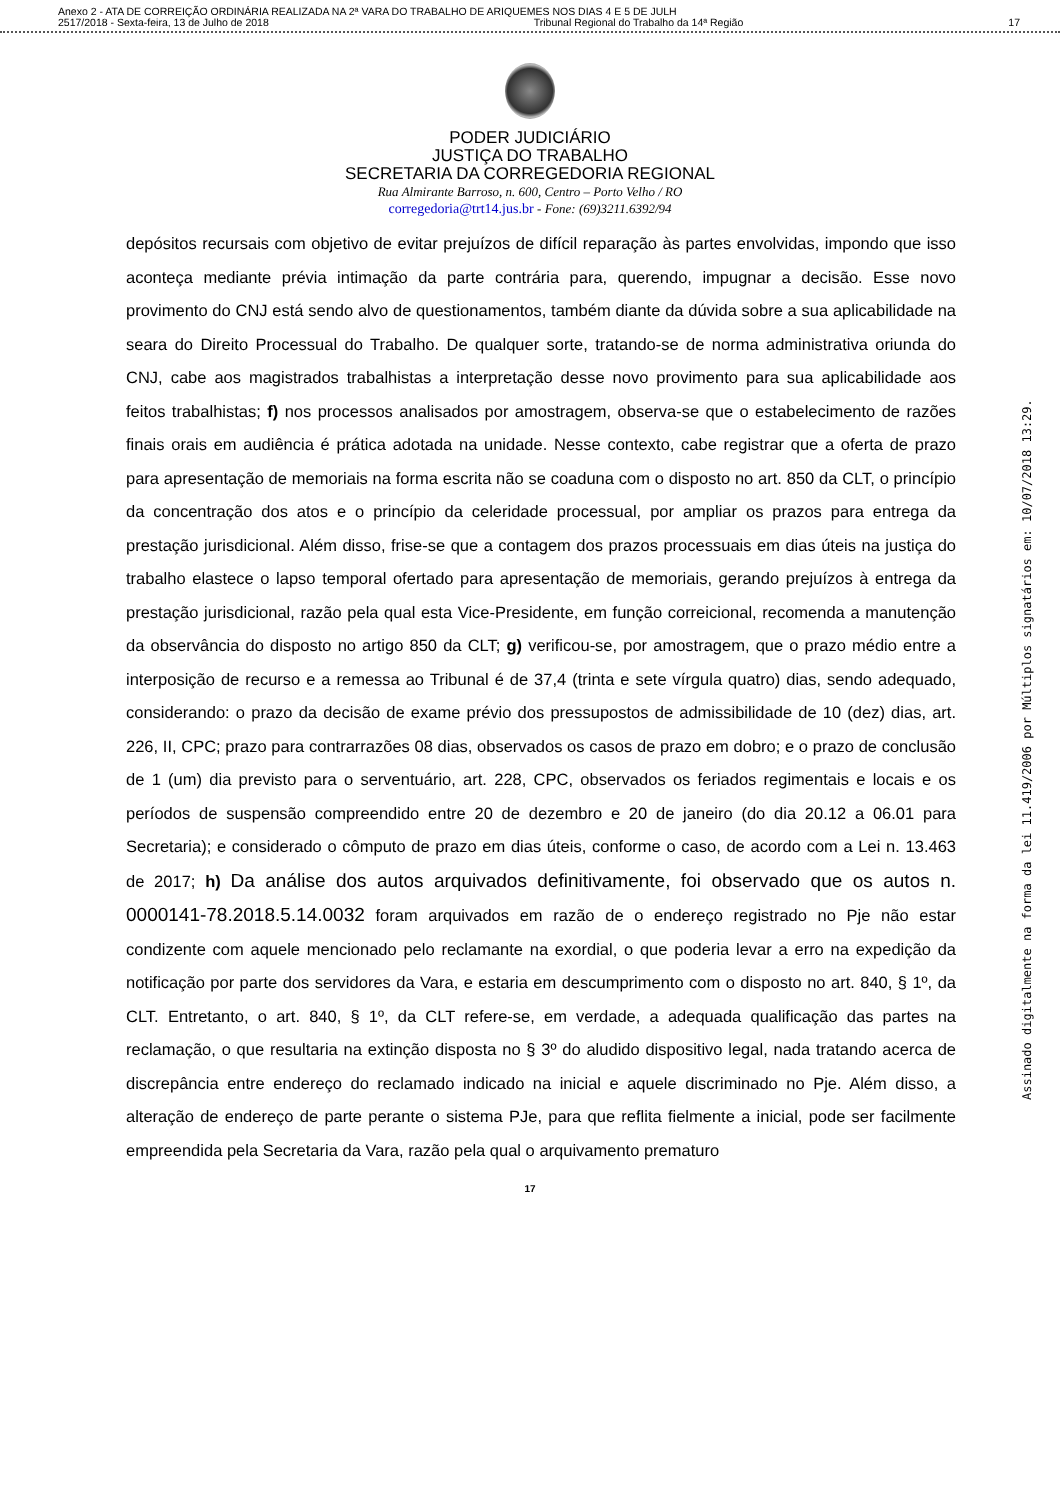Anexo 2 - ATA DE CORREIÇÃO ORDINÁRIA REALIZADA NA 2ª VARA DO TRABALHO DE ARIQUEMES NOS DIAS 4 E 5 DE JULH
2517/2018 - Sexta-feira, 13 de Julho de 2018 Tribunal Regional do Trabalho da 14ª Região 17
PODER JUDICIÁRIO
JUSTIÇA DO TRABALHO
SECRETARIA DA CORREGEDORIA REGIONAL
Rua Almirante Barroso, n. 600, Centro – Porto Velho / RO
corregedoria@trt14.jus.br - Fone: (69)3211.6392/94
depósitos recursais com objetivo de evitar prejuízos de difícil reparação às partes envolvidas, impondo que isso aconteça mediante prévia intimação da parte contrária para, querendo, impugnar a decisão. Esse novo provimento do CNJ está sendo alvo de questionamentos, também diante da dúvida sobre a sua aplicabilidade na seara do Direito Processual do Trabalho. De qualquer sorte, tratando-se de norma administrativa oriunda do CNJ, cabe aos magistrados trabalhistas a interpretação desse novo provimento para sua aplicabilidade aos feitos trabalhistas; f) nos processos analisados por amostragem, observa-se que o estabelecimento de razões finais orais em audiência é prática adotada na unidade. Nesse contexto, cabe registrar que a oferta de prazo para apresentação de memoriais na forma escrita não se coaduna com o disposto no art. 850 da CLT, o princípio da concentração dos atos e o princípio da celeridade processual, por ampliar os prazos para entrega da prestação jurisdicional. Além disso, frise-se que a contagem dos prazos processuais em dias úteis na justiça do trabalho elastece o lapso temporal ofertado para apresentação de memoriais, gerando prejuízos à entrega da prestação jurisdicional, razão pela qual esta Vice-Presidente, em função correicional, recomenda a manutenção da observância do disposto no artigo 850 da CLT; g) verificou-se, por amostragem, que o prazo médio entre a interposição de recurso e a remessa ao Tribunal é de 37,4 (trinta e sete vírgula quatro) dias, sendo adequado, considerando: o prazo da decisão de exame prévio dos pressupostos de admissibilidade de 10 (dez) dias, art. 226, II, CPC; prazo para contrarrazões 08 dias, observados os casos de prazo em dobro; e o prazo de conclusão de 1 (um) dia previsto para o serventuário, art. 228, CPC, observados os feriados regimentais e locais e os períodos de suspensão compreendido entre 20 de dezembro e 20 de janeiro (do dia 20.12 a 06.01 para Secretaria); e considerado o cômputo de prazo em dias úteis, conforme o caso, de acordo com a Lei n. 13.463 de 2017; h) Da análise dos autos arquivados definitivamente, foi observado que os autos n. 0000141-78.2018.5.14.0032 foram arquivados em razão de o endereço registrado no Pje não estar condizente com aquele mencionado pelo reclamante na exordial, o que poderia levar a erro na expedição da notificação por parte dos servidores da Vara, e estaria em descumprimento com o disposto no art. 840, § 1º, da CLT. Entretanto, o art. 840, § 1º, da CLT refere-se, em verdade, a adequada qualificação das partes na reclamação, o que resultaria na extinção disposta no § 3º do aludido dispositivo legal, nada tratando acerca de discrepância entre endereço do reclamado indicado na inicial e aquele discriminado no Pje. Além disso, a alteração de endereço de parte perante o sistema PJe, para que reflita fielmente a inicial, pode ser facilmente empreendida pela Secretaria da Vara, razão pela qual o arquivamento prematuro
17
Assinado digitalmente na forma da lei 11.419/2006 por Múltiplos signatários em: 10/07/2018 13:29.